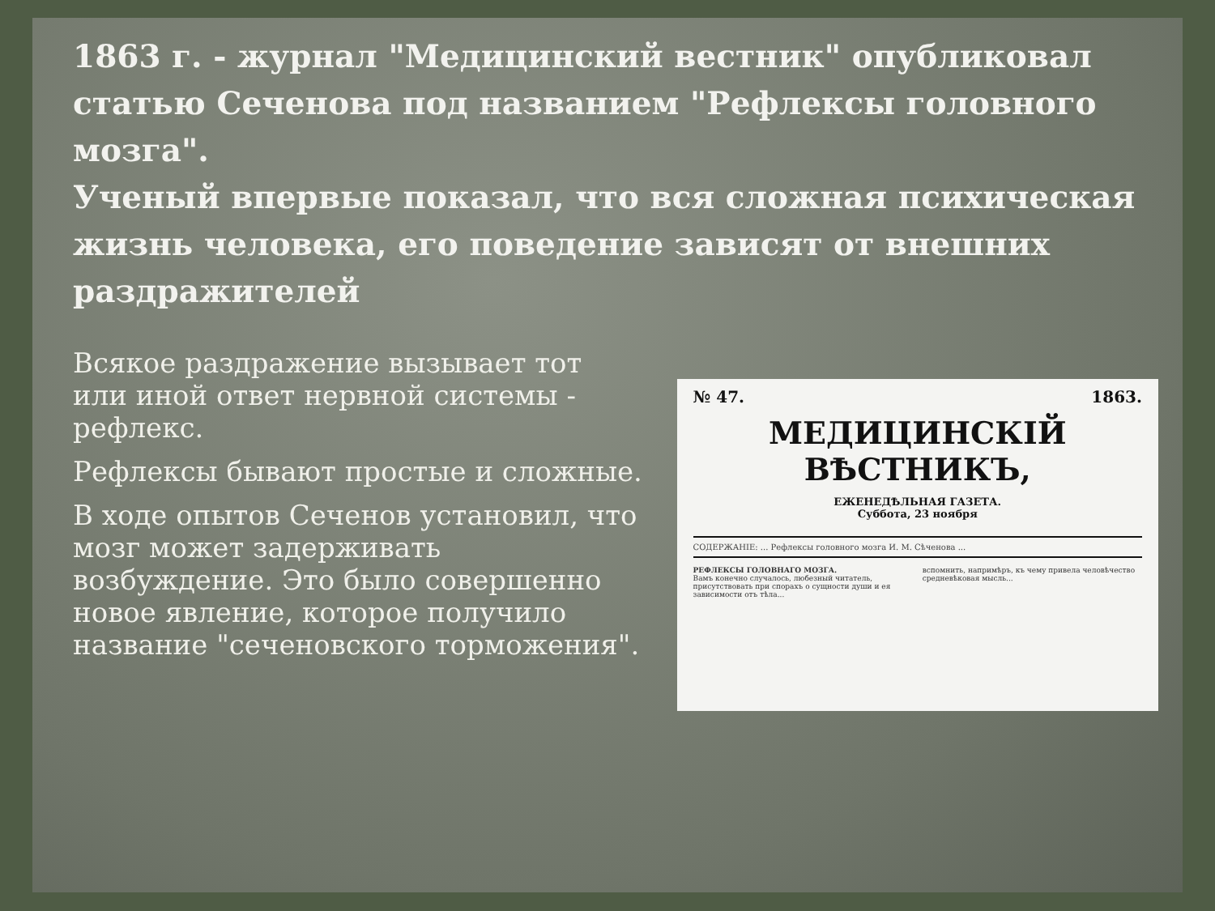1863 г. - журнал "Медицинский вестник" опубликовал статью Сеченова под названием "Рефлексы головного мозга".
Ученый впервые показал, что вся сложная психическая жизнь человека, его поведение зависят от внешних раздражителей
Всякое раздражение вызывает тот или иной ответ нервной системы - рефлекс.
Рефлексы бывают простые и сложные.
В ходе опытов Сеченов установил, что мозг может задерживать возбуждение. Это было совершенно новое явление, которое получило название "сеченовского торможения".
№ 47. 1863.
МЕДИЦИНСКІЙ ВѢСТНИКЪ,
ЕЖЕНЕДѢЛЬНАЯ ГАЗЕТА.
Суббота, 23 ноября
СОДЕРЖАНІЕ: ... Рефлексы головного мозга И. М. Сѣченова ...
РЕФЛЕКСЫ ГОЛОВНАГО МОЗГА.
Вамъ конечно случалось, любезный читатель, присутствовать при спорахъ о сущности души и ея зависимости отъ тѣла...
вспомнить, напримѣръ, къ чему привела человѣчество средневѣковая мысль...